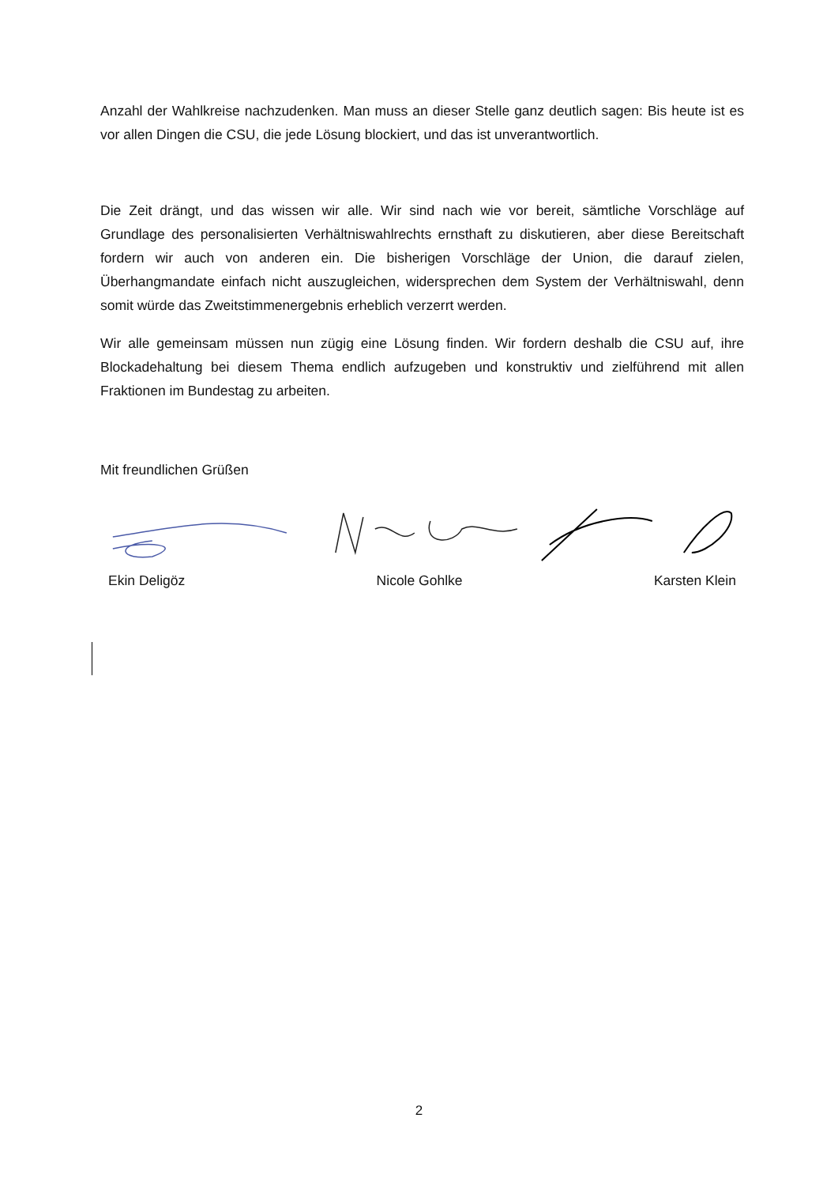Anzahl der Wahlkreise nachzudenken. Man muss an dieser Stelle ganz deutlich sagen: Bis heute ist es vor allen Dingen die CSU, die jede Lösung blockiert, und das ist unverantwortlich.
Die Zeit drängt, und das wissen wir alle. Wir sind nach wie vor bereit, sämtliche Vorschläge auf Grundlage des personalisierten Verhältniswahlrechts ernsthaft zu diskutieren, aber diese Bereitschaft fordern wir auch von anderen ein. Die bisherigen Vorschläge der Union, die darauf zielen, Überhangmandate einfach nicht auszugleichen, widersprechen dem System der Verhältniswahl, denn somit würde das Zweitstimmenergebnis erheblich verzerrt werden.
Wir alle gemeinsam müssen nun zügig eine Lösung finden. Wir fordern deshalb die CSU auf, ihre Blockadehaltung bei diesem Thema endlich aufzugeben und konstruktiv und zielführend mit allen Fraktionen im Bundestag zu arbeiten.
Mit freundlichen Grüßen
Ekin Deligöz Nicole Gohlke Karsten Klein
2